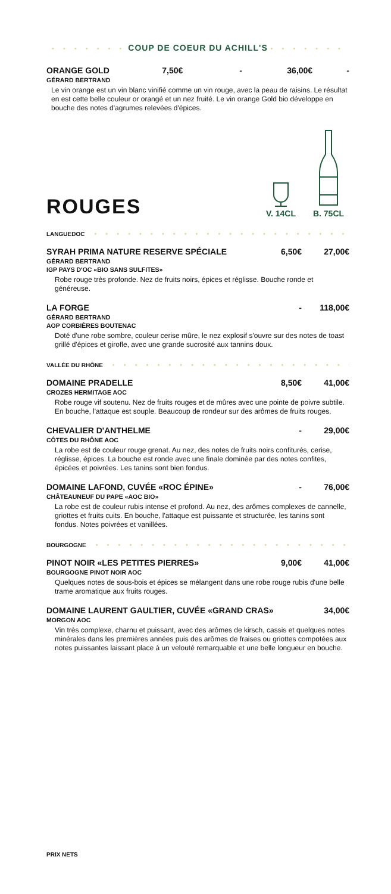• • • • • • • COUP DE COEUR DU ACHILL'S • • • • • • •
ORANGE GOLD 7,50€ - 36,00€ -
GÉRARD BERTRAND
Le vin orange est un vin blanc vinifié comme un vin rouge, avec la peau de raisins. Le résultat en est cette belle couleur or orangé et un nez fruité. Le vin orange Gold bio développe en bouche des notes d'agrumes relevées d'épices.
ROUGES
V. 14CL
B. 75CL
LANGUEDOC • • • • • • • • • • • • • • • • • • • • • • • • • • • • • •
SYRAH PRIMA NATURE RESERVE SPÉCIALE 6,50€ 27,00€
GÉRARD BERTRAND
IGP PAYS D'OC «BIO SANS SULFITES»
Robe rouge très profonde. Nez de fruits noirs, épices et réglisse. Bouche ronde et généreuse.
LA FORGE - 118,00€
GÉRARD BERTRAND
AOP CORBIÈRES BOUTENAC
Doté d'une robe sombre, couleur cerise mûre, le nez explosif s'ouvre sur des notes de toast grillé d'épices et girofle, avec une grande sucrosité aux tannins doux.
VALLÉE DU RHÔNE • • • • • • • • • • • • • • • • • • • • • • • • • • •
DOMAINE PRADELLE 8,50€ 41,00€
CROZES HERMITAGE AOC
Robe rouge vif soutenu. Nez de fruits rouges et de mûres avec une pointe de poivre subtile. En bouche, l'attaque est souple. Beaucoup de rondeur sur des arômes de fruits rouges.
CHEVALIER D'ANTHELME - 29,00€
CÔTES DU RHÔNE AOC
La robe est de couleur rouge grenat. Au nez, des notes de fruits noirs confiturés, cerise, réglisse, épices. La bouche est ronde avec une finale dominée par des notes confites, épicées et poivrées. Les tanins sont bien fondus.
DOMAINE LAFOND, CUVÉE «ROC ÉPINE» - 76,00€
CHÂTEAUNEUF DU PAPE «AOC BIO»
La robe est de couleur rubis intense et profond. Au nez, des arômes complexes de cannelle, griottes et fruits cuits. En bouche, l'attaque est puissante et structurée, les tanins sont fondus. Notes poivrées et vanillées.
BOURGOGNE • • • • • • • • • • • • • • • • • • • • • • • • • • • • •
PINOT NOIR «LES PETITES PIERRES» 9,00€ 41,00€
BOURGOGNE PINOT NOIR AOC
Quelques notes de sous-bois et épices se mélangent dans une robe rouge rubis d'une belle trame aromatique aux fruits rouges.
DOMAINE LAURENT GAULTIER, CUVÉE «GRAND CRAS» 34,00€
MORGON AOC
Vin très complexe, charnu et puissant, avec des arômes de kirsch, cassis et quelques notes minérales dans les premières années puis des arômes de fraises ou griottes compotées aux notes puissantes laissant place à un velouté remarquable et une belle longueur en bouche.
PRIX NETS